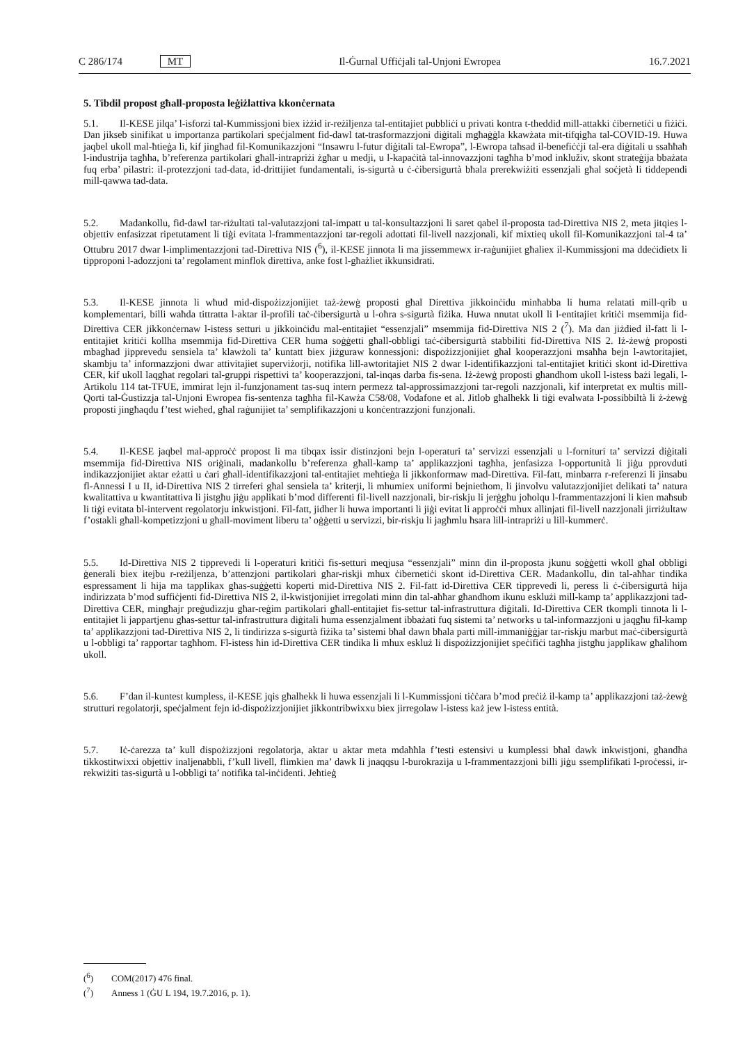C 286/174 MT Il-Ġurnal Uffiċjali tal-Unjoni Ewropea 16.7.2021
5. Tibdil propost għall-proposta leġiżlattiva kkonċernata
5.1. Il-KESE jilqa’ l-isforzi tal-Kummissjoni biex iżżid ir-reżiljenza tal-entitajiet pubbliċi u privati kontra t-theddid mill-attakki ċibernetiċi u fiżiċi. Dan jikseb sinifikat u importanza partikolari speċjalment fid-dawl tat-trasformazzjoni diġitali mgħaġġla kkawżata mit-tifqigħa tal-COVID-19. Huwa jaqbel ukoll mal-ħtieġa li, kif jingħad fil-Komunikazzjoni “Insawru l-futur diġitali tal-Ewropa”, l-Ewropa taħsad il-benefiċċji tal-era diġitali u ssaħħaħ l-industrija tagħha, b’referenza partikolari għall-intrapriżi żgħar u medji, u l-kapaċità tal-innovazzjoni tagħha b’mod inkluživ, skont strateġija bbażata fuq erba’ pilastri: il-protezzjoni tad-data, id-drittijiet fundamentali, is-sigurtà u ċ-ċibersigurtà bħala prerekwiżiti essenzjali għal soċjetà li tiddependi mill-qawwa tad-data.
5.2. Madankollu, fid-dawl tar-riżultati tal-valutazzjoni tal-impatt u tal-konsultazzjoni li saret qabel il-proposta tad-Direttiva NIS 2, meta jitqies l-objettiv enfasizzat ripetutament li tiġi evitata l-frammentazzjoni tar-regoli adottati fil-livell nazzjonali, kif mixtieq ukoll fil-Komunikazzjoni tal-4 ta’ Ottubru 2017 dwar l-implimentazzjoni tad-Direttiva NIS (<sup>6</sup>), il-KESE jinnota li ma jissemmewx ir-raġunijiet għaliex il-Kummissjoni ma ddeċidietx li tipproponi l-adozzjoni ta’ regolament minflok direttiva, anke fost l-għażliet ikkunsidrati.
5.3. Il-KESE jinnota li wħud mid-dispożizzjonijiet taż-żewġ proposti għal Direttiva jikkoinċidu minħabba li huma relatati mill-qrib u komplementari, billi waħda tittratta l-aktar il-profili taċ-ċibersigurtà u l-oħra s-sigurtà fiżika. Huwa nnutat ukoll li l-entitajiet kritiċi msemmija fid-Direttiva CER jikkonċernaw l-istess setturi u jikkoinċidu mal-entitajiet “essenzjali” msemmija fid-Direttiva NIS 2 (<sup>7</sup>). Ma dan jiżdied il-fatt li l-entitajiet kritiċi kollha msemmija fid-Direttiva CER huma soġġetti għall-obbligi taċ-ċibersigurtà stabbiliti fid-Direttiva NIS 2. Iż-żewġ proposti mbagħad jipprevedu sensiela ta’ klawżoli ta’ kuntatt biex jiżguraw konnessjoni: dispożizzjonijiet għal kooperazzjoni msaħħa bejn l-awtoritajiet, skambju ta’ informazzjoni dwar attivitajiet superviżorji, notifika lill-awtoritajiet NIS 2 dwar l-identifikazzjoni tal-entitajiet kritiċi skont id-Direttiva CER, kif ukoll laqgħat regolari tal-gruppi rispettivi ta’ kooperazzjoni, tal-inqas darba fis-sena. Iż-żewġ proposti għandhom ukoll l-istess bażi legali, l-Artikolu 114 tat-TFUE, immirat lejn il-funzjonament tas-suq intern permezz tal-approssimazzjoni tar-regoli nazzjonali, kif interpretat ex multis mill-Qorti tal-Ġustizzja tal-Unjoni Ewropea fis-sentenza tagħha fil-Kawża C58/08, Vodafone et al. Jitlob għalhekk li tiġi evalwata l-possibbiltà li ż-żewġ proposti jingħaqdu f’test wieħed, għal raġunijiet ta’ semplifikazzjoni u konċentrazzjoni funzjonali.
5.4. Il-KESE jaqbel mal-approċċ propost li ma tibqax issir distinzjoni bejn l-operaturi ta’ servizzi essenzjali u l-fornituri ta’ servizzi diġitali msemmija fid-Direttiva NIS oriġinali, madankollu b’referenza għall-kamp ta’ applikazzjoni tagħha, jenfasizza l-opportunità li jiġu pprovduti indikazzjonijiet aktar eżatti u ċari għall-identifikazzjoni tal-entitajiet meħtieġa li jikkonformaw mad-Direttiva. Fil-fatt, minbarra r-referenzi li jinsabu fl-Annessi I u II, id-Direttiva NIS 2 tirreferi għal sensiela ta’ kriterji, li mhumiex uniformi bejniethom, li jinvolvu valutazzjonijiet delikati ta’ natura kwalitattiva u kwantitattiva li jistgħu jiġu applikati b’mod differenti fil-livell nazzjonali, bir-riskju li jerġgħu joħolqu l-frammentazzjoni li kien maħsub li tiġi evitata bl-intervent regolatorju inkwistjoni. Fil-fatt, jidher li huwa importanti li jiġi evitat li approċċi mhux allinjati fil-livell nazzjonali jirriżultaw f’ostakli għall-kompetizzjoni u għall-moviment liberu ta’ oġġetti u servizzi, bir-riskju li jagħmlu ħsara lill-intrapriżi u lill-kummerċ.
5.5. Id-Direttiva NIS 2 tipprevedi li l-operaturi kritiċi fis-setturi meqjusa “essenzjali” minn din il-proposta jkunu soġġetti wkoll għal obbligi ġenerali biex itejbu r-reżiljenza, b’attenzjoni partikolari għar-riskji mhux ċibernetiċi skont id-Direttiva CER. Madankollu, din tal-aħħar tindika espressament li hija ma tapplikax għas-suġġetti koperti mid-Direttiva NIS 2. Fil-fatt id-Direttiva CER tipprevedi li, peress li ċ-ċibersigurtà hija indirizzata b’mod suffiċjenti fid-Direttiva NIS 2, il-kwistjonijiet irregolati minn din tal-aħħar għandhom ikunu esklużi mill-kamp ta’ applikazzjoni tad-Direttiva CER, mingħajr preġudizzju għar-reġim partikolari għall-entitajiet fis-settur tal-infrastruttura diġitali. Id-Direttiva CER tkompli tinnota li l-entitajiet li jappartjenu għas-settur tal-infrastruttura diġitali huma essenzjalment ibbażati fuq sistemi ta’ networks u tal-informazzjoni u jaqgħu fil-kamp ta’ applikazzjoni tad-Direttiva NIS 2, li tindirizza s-sigurtà fiżika ta’ sistemi bħal dawn bħala parti mill-immaniġġjar tar-riskju marbut maċ-ċibersigurtà u l-obbligi ta’ rapportar tagħhom. Fl-istess ħin id-Direttiva CER tindika li mhux eskluż li dispożizzjonijiet speċifiċi tagħha jistgħu japplikaw għalihom ukoll.
5.6. F’dan il-kuntest kumpless, il-KESE jqis għalhekk li huwa essenzjali li l-Kummissjoni tiċċara b’mod preċiż il-kamp ta’ applikazzjoni taż-żewġ strutturi regolatorji, speċjalment fejn id-dispożizzjonijiet jikkontribwixxu biex jirregolaw l-istess każ jew l-istess entità.
5.7. Iċ-ċarezza ta’ kull dispożizzjoni regolatorja, aktar u aktar meta mdaħħla f’testi estensivi u kumplessi bħal dawk inkwistjoni, għandha tikkostitwixxi objettiv inaljenabbli, f’kull livell, flimkien ma’ dawk li jnaqqsu l-burokrazija u l-frammentazzjoni billi jiġu ssemplifikati l-proċessi, ir-rekwiżiti tas-sigurtà u l-obbligi ta’ notifika tal-inċidenti. Jeħtieġ
(<sup>6</sup>) COM(2017) 476 final.
(<sup>7</sup>) Anness 1 (ĠU L 194, 19.7.2016, p. 1).